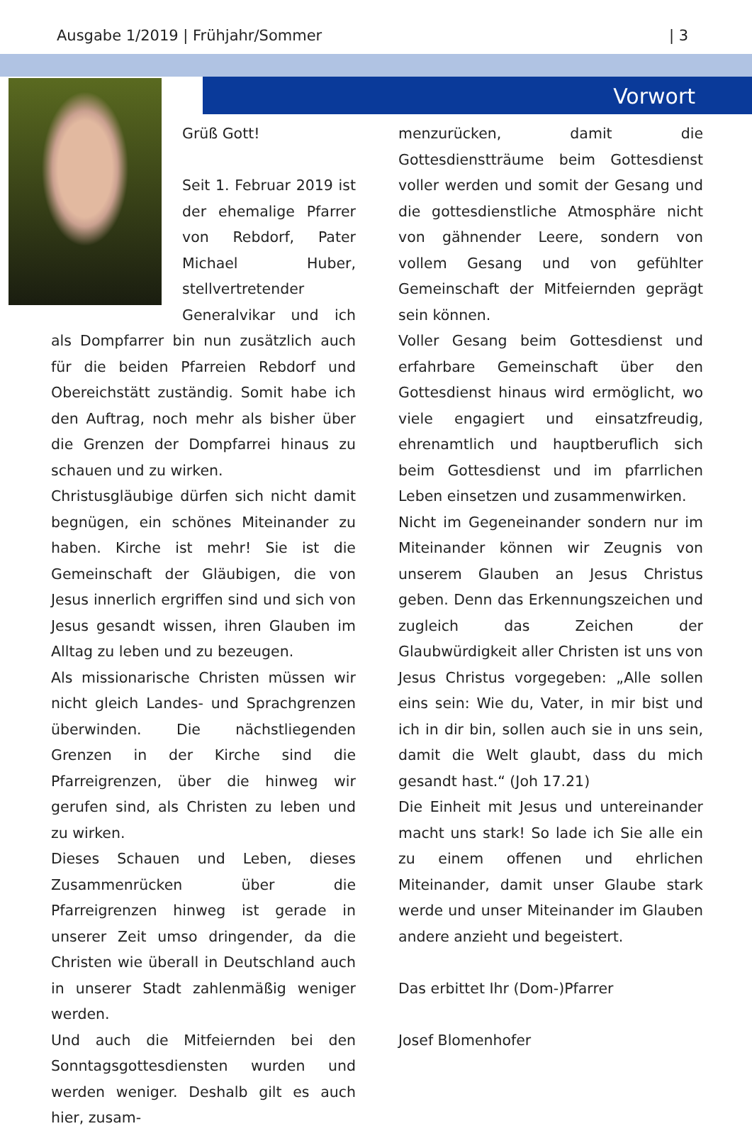Ausgabe 1/2019 | Frühjahr/Sommer | 3
Vorwort
Grüß Gott!
Seit 1. Februar 2019 ist der ehemalige Pfarrer von Rebdorf, Pater Michael Huber, stellvertretender Generalvikar und ich als Dompfarrer bin nun zusätzlich auch für die beiden Pfarreien Rebdorf und Obereichstätt zuständig. Somit habe ich den Auftrag, noch mehr als bisher über die Grenzen der Dompfarrei hinaus zu schauen und zu wirken.
Christusgläubige dürfen sich nicht damit begnügen, ein schönes Miteinander zu haben. Kirche ist mehr! Sie ist die Gemeinschaft der Gläubigen, die von Jesus innerlich ergriffen sind und sich von Jesus gesandt wissen, ihren Glauben im Alltag zu leben und zu bezeugen.
Als missionarische Christen müssen wir nicht gleich Landes- und Sprachgrenzen überwinden. Die nächstliegenden Grenzen in der Kirche sind die Pfarreigrenzen, über die hinweg wir gerufen sind, als Christen zu leben und zu wirken.
Dieses Schauen und Leben, dieses Zusammenrücken über die Pfarreigrenzen hinweg ist gerade in unserer Zeit umso dringender, da die Christen wie überall in Deutschland auch in unserer Stadt zahlenmäßig weniger werden.
Und auch die Mitfeiernden bei den Sonntagsgottesdiensten wurden und werden weniger. Deshalb gilt es auch hier, zusam-
menzurücken, damit die Gottesdienstträume beim Gottesdienst voller werden und somit der Gesang und die gottesdienstliche Atmosphäre nicht von gähnender Leere, sondern von vollem Gesang und von gefühlter Gemeinschaft der Mitfeiernden geprägt sein können.
Voller Gesang beim Gottesdienst und erfahrbare Gemeinschaft über den Gottesdienst hinaus wird ermöglicht, wo viele engagiert und einsatzfreudig, ehrenamtlich und hauptberuflich sich beim Gottesdienst und im pfarrlichen Leben einsetzen und zusammenwirken.
Nicht im Gegeneinander sondern nur im Miteinander können wir Zeugnis von unserem Glauben an Jesus Christus geben. Denn das Erkennungszeichen und zugleich das Zeichen der Glaubwürdigkeit aller Christen ist uns von Jesus Christus vorgegeben: „Alle sollen eins sein: Wie du, Vater, in mir bist und ich in dir bin, sollen auch sie in uns sein, damit die Welt glaubt, dass du mich gesandt hast.“ (Joh 17.21)
Die Einheit mit Jesus und untereinander macht uns stark! So lade ich Sie alle ein zu einem offenen und ehrlichen Miteinander, damit unser Glaube stark werde und unser Miteinander im Glauben andere anzieht und begeistert.
Das erbittet Ihr (Dom-)Pfarrer
Josef Blomenhofer